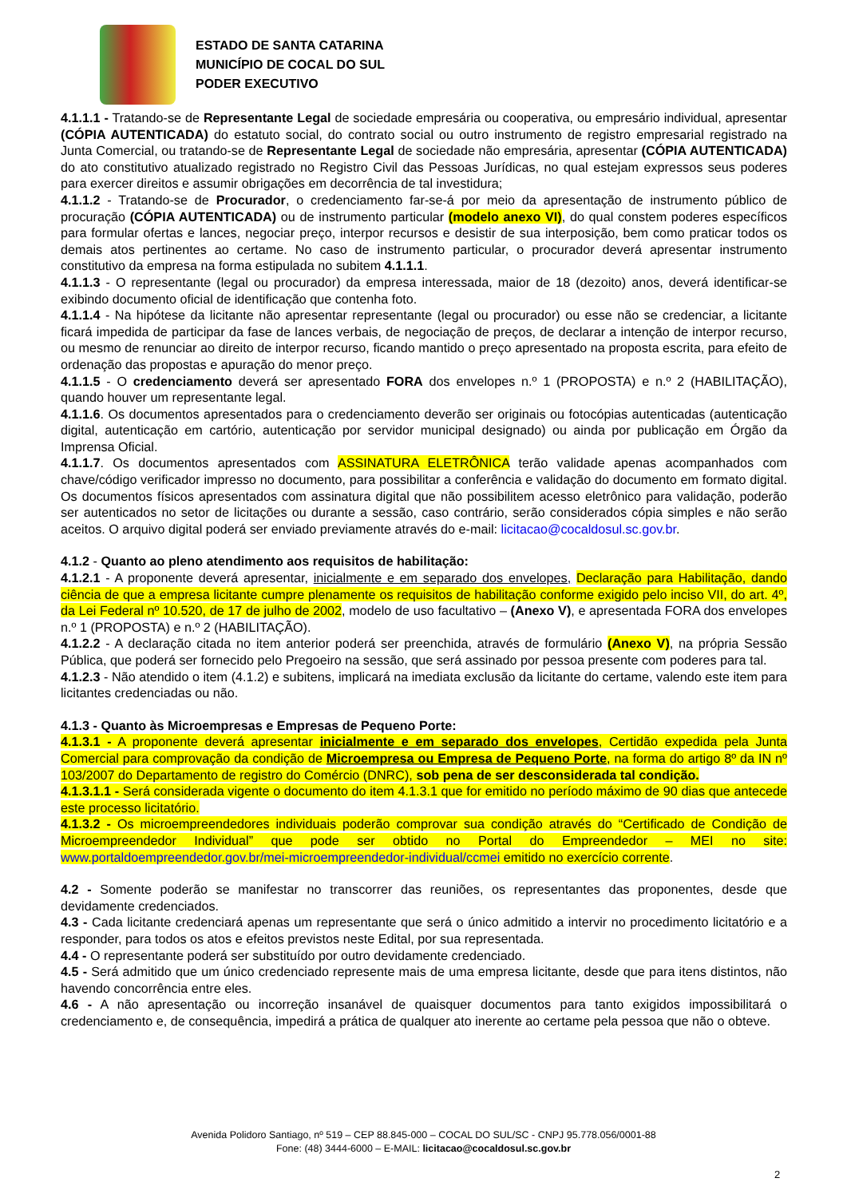ESTADO DE SANTA CATARINA
MUNICÍPIO DE COCAL DO SUL
PODER EXECUTIVO
4.1.1.1 - Tratando-se de Representante Legal de sociedade empresária ou cooperativa, ou empresário individual, apresentar (CÓPIA AUTENTICADA) do estatuto social, do contrato social ou outro instrumento de registro empresarial registrado na Junta Comercial, ou tratando-se de Representante Legal de sociedade não empresária, apresentar (CÓPIA AUTENTICADA) do ato constitutivo atualizado registrado no Registro Civil das Pessoas Jurídicas, no qual estejam expressos seus poderes para exercer direitos e assumir obrigações em decorrência de tal investidura;
4.1.1.2 - Tratando-se de Procurador, o credenciamento far-se-á por meio da apresentação de instrumento público de procuração (CÓPIA AUTENTICADA) ou de instrumento particular (modelo anexo VI), do qual constem poderes específicos para formular ofertas e lances, negociar preço, interpor recursos e desistir de sua interposição, bem como praticar todos os demais atos pertinentes ao certame. No caso de instrumento particular, o procurador deverá apresentar instrumento constitutivo da empresa na forma estipulada no subitem 4.1.1.1.
4.1.1.3 - O representante (legal ou procurador) da empresa interessada, maior de 18 (dezoito) anos, deverá identificar-se exibindo documento oficial de identificação que contenha foto.
4.1.1.4 - Na hipótese da licitante não apresentar representante (legal ou procurador) ou esse não se credenciar, a licitante ficará impedida de participar da fase de lances verbais, de negociação de preços, de declarar a intenção de interpor recurso, ou mesmo de renunciar ao direito de interpor recurso, ficando mantido o preço apresentado na proposta escrita, para efeito de ordenação das propostas e apuração do menor preço.
4.1.1.5 - O credenciamento deverá ser apresentado FORA dos envelopes n.º 1 (PROPOSTA) e n.º 2 (HABILITAÇÃO), quando houver um representante legal.
4.1.1.6. Os documentos apresentados para o credenciamento deverão ser originais ou fotocópias autenticadas (autenticação digital, autenticação em cartório, autenticação por servidor municipal designado) ou ainda por publicação em Órgão da Imprensa Oficial.
4.1.1.7. Os documentos apresentados com ASSINATURA ELETRÔNICA terão validade apenas acompanhados com chave/código verificador impresso no documento, para possibilitar a conferência e validação do documento em formato digital. Os documentos físicos apresentados com assinatura digital que não possibilitem acesso eletrônico para validação, poderão ser autenticados no setor de licitações ou durante a sessão, caso contrário, serão considerados cópia simples e não serão aceitos. O arquivo digital poderá ser enviado previamente através do e-mail: licitacao@cocaldosul.sc.gov.br.
4.1.2 - Quanto ao pleno atendimento aos requisitos de habilitação:
4.1.2.1 - A proponente deverá apresentar, inicialmente e em separado dos envelopes, Declaração para Habilitação, dando ciência de que a empresa licitante cumpre plenamente os requisitos de habilitação conforme exigido pelo inciso VII, do art. 4º, da Lei Federal nº 10.520, de 17 de julho de 2002, modelo de uso facultativo – (Anexo V), e apresentada FORA dos envelopes n.º 1 (PROPOSTA) e n.º 2 (HABILITAÇÃO).
4.1.2.2 - A declaração citada no item anterior poderá ser preenchida, através de formulário (Anexo V), na própria Sessão Pública, que poderá ser fornecido pelo Pregoeiro na sessão, que será assinado por pessoa presente com poderes para tal.
4.1.2.3 - Não atendido o item (4.1.2) e subitens, implicará na imediata exclusão da licitante do certame, valendo este item para licitantes credenciadas ou não.
4.1.3 - Quanto às Microempresas e Empresas de Pequeno Porte:
4.1.3.1 - A proponente deverá apresentar inicialmente e em separado dos envelopes, Certidão expedida pela Junta Comercial para comprovação da condição de Microempresa ou Empresa de Pequeno Porte, na forma do artigo 8º da IN nº 103/2007 do Departamento de registro do Comércio (DNRC), sob pena de ser desconsiderada tal condição.
4.1.3.1.1 - Será considerada vigente o documento do item 4.1.3.1 que for emitido no período máximo de 90 dias que antecede este processo licitatório.
4.1.3.2 - Os microempreendedores individuais poderão comprovar sua condição através do “Certificado de Condição de Microempreendedor Individual” que pode ser obtido no Portal do Empreendedor – MEI no site: www.portaldoempreendedor.gov.br/mei-microempreendedor-individual/ccmei emitido no exercício corrente.
4.2 - Somente poderão se manifestar no transcorrer das reuniões, os representantes das proponentes, desde que devidamente credenciados.
4.3 - Cada licitante credenciará apenas um representante que será o único admitido a intervir no procedimento licitatório e a responder, para todos os atos e efeitos previstos neste Edital, por sua representada.
4.4 - O representante poderá ser substituído por outro devidamente credenciado.
4.5 - Será admitido que um único credenciado represente mais de uma empresa licitante, desde que para itens distintos, não havendo concorrência entre eles.
4.6 - A não apresentação ou incorreção insanável de quaisquer documentos para tanto exigidos impossibilitará o credenciamento e, de consequência, impedirá a prática de qualquer ato inerente ao certame pela pessoa que não o obteve.
Avenida Polidoro Santiago, nº 519 – CEP 88.845-000 – COCAL DO SUL/SC - CNPJ 95.778.056/0001-88
Fone: (48) 3444-6000 – E-MAIL: licitacao@cocaldosul.sc.gov.br
2